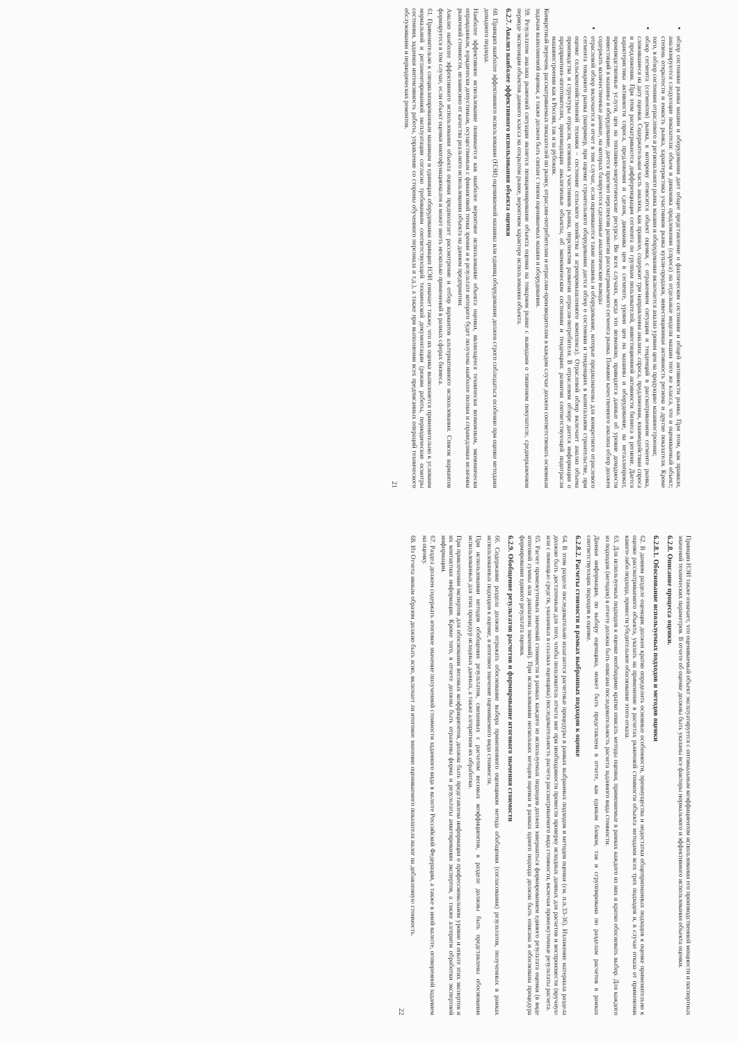обзор состояния рынка машин и оборудования дает общее представление о фактическом состоянии и общей активности рынка. При этом, как правило, анализируются следующие показатели: объем и динамика предложения (спроса) на отдельные модели машин того же класса, что и оцениваемый объект; степень открытости и емкость рынка, характеристика участников рынка купли-продажи, инвестиционная активность региона и другие показатели. Кроме того, в обзор состояния отраслевого и регионального рынка машин и оборудования включается анализ уровня цен на продукцию машиностроения;
обзор сегмента (сегментов) рынка, к которому относится объект оценки, с отражением ситуации и тенденций в рассматриваемом сегменте рынка, сложившиеся на дату оценки. Содержательная часть анализа, как правило, содержит три направления анализа: спроса, предложения, взаимодействия спроса и предложения. При этом рассматриваются дифференциация сегмента по группам пользователей, инвестиционной активности бизнеса в регионе. Дается характеристика активности спроса, предложения и сделок, динамика цен в сегменте, уровня цен на машины и оборудование, на металлопрокат, производственные услуги, цен на топливно-энергетические ресурсы. Во всех случаях, когда это возможно, приводятся данные об уровне доходности инвестиций в машины и оборудование, дается прогноз перспектив развития рассматриваемого сегмента рынка. Помимо качественного анализа обзор должен содержать количественные данные, на которых базируются сделанные аналитические выводы
отраслевой обзор включается в отчет в том случае, если оцениваются такие машины и оборудование, которые предназначены для конкретного отраслевого сегмента товарного рынка (например, при оценке строительного оборудования дается обзор о состоянии и тенденциях в капитальном строительстве, при оценке сельскохозяйственной техники – состояние сельского хозяйства и агропромышленного комплекса). Отраслевой обзор включает анализ объема производства и структуры отрасли, основных участников рынка, перспектив развития отрасли-потребителя. В отраслевом обзоре дается информация о предприятиях-изготовителях, производящих аналогичные объекты, об экономическом состоянии и тенденциях развития соответствующей подотрасли машиностроения как в России, так и за рубежом.
Конкретный перечень рассматриваемых показателей по рынку, отраслям-потребителям и отраслям-производителям в каждом случае должен соответствовать основным задачам выполняемой оценки, а также должен быть связан с типом оцениваемых машин и оборудования.
59. Результатом анализа рыночной ситуации является позиционирование объекта оценки на товарном рынке с выводами о типичном покупателе, среднерыночном периоде экспозиции объектов данного класса на открытом рынке, вероятном характере использования объекта.
6.2.7. Анализ наиболее эффективного использования объекта оценки
60. Принцип наиболее эффективного использования (НЭИ) оцениваемой машины или единиц оборудования должен строго соблюдаться особенно при оценке методами доходного подхода.
Наиболее эффективное использование понимается как наиболее вероятное использование объекта оценки, являющееся технически возможным, экономически оправданным, юридически допустимым, осуществимым с финансовой точки зрения и в результате которого будет получена наиболее полная и справедливая величина рыночной стоимости, независимо от качества реального использования объекта на данном предприятии.
Анализ наиболее эффективного использования объекта оценки предполагает рассмотрение и отбор вариантов альтернативного использования. Список вариантов формируется в том случае, если объект оценки многофункционален и может иметь несколько применений в разных сферах бизнеса.
61. Применительно к специализированным машинам и единицам оборудования принцип НЭИ означает также, что их оценка выполняется применительно к условиям нормальной и регламентированной эксплуатации согласно требованиям соответствующей технической документации (режим работы, периодические осмотры состояния, заданная интенсивность работы, управление со стороны обученного персонала и т.д.), а также при выполнении всех предписанных операций технического обслуживания и периодических ремонтов.
21
Принцип НЭИ также означает, что оцениваемый объект эксплуатируется с оптимальным коэффициентом использования его производственной мощности и паспортных значений технических параметров. В отчете об оценке должны быть указаны все факторы нормального и эффективного использования объекта оценки.
6.2.8. Описание процесса оценки.
6.2.8.1. Обоснование используемых подходов и методов оценки
62. В данном разделе оценщик должен кратко определить основные особенности, преимущества и недостатки общепризнанных подходов к оценке применительно к оценке рассматриваемого объекта, указать на применение в расчетах рыночной стоимости объекта методами всех трех подходов и, в случае отказа от применения какого-либо подхода, привести убедительное обоснование этого отказа.
63. Для используемых подходов к оценке необходимо кратко описать методы оценки, применяемые в рамках каждого из них и кратко обосновать выбор. Для каждого из подходов (методов) в отчете должна быть описана последовательность расчета заданного вида стоимости.
Данная информация, по выбору оценщика, может быть представлена в отчете, как единым блоком, так и сгруппирована по разделам расчетов в рамках соответствующих подходов к оценке.
6.2.8.2. Расчеты стоимости в рамках выбранных подходов к оценке
64. В этом разделе последовательно излагаются расчетные процедуры в рамках выбранных подходов и методов оценки (см. п.п.33-36). Изложение материала раздела должно быть достаточным для того, чтобы пользователь отчета мог при необходимости провести проверку исходных данных для расчетов и воспроизвести (вручную или с помощью средств, указанных в ссылках оценщика) последовательность расчета рассматриваемого вида стоимости, включая промежуточные результаты расчета.
65. Расчет промежуточных значений стоимости в рамках каждого из используемых подходов должен завершаться формированием единого результата оценки (в виде итоговой суммы или диапазона значений). При использовании нескольких методов оценки в рамках одного подхода должна быть описана и обоснована процедура формирования единого результата оценки.
6.2.9. Обобщение результатов расчетов и формирование итогового значения стоимости
66. Содержание раздела должно отражать обоснование выбора примененного оценщиком метода обобщения (согласования) результатов, полученных в рамках использованных подходов к оценке, в итоговое значение оцениваемого вида стоимости.
При использовании методов обобщения результатов, связанных с расчетом весовых коэффициентов, в разделе должны быть представлены обоснования использованных для этих процедур исходных данных, а также алгоритмов их обработки.
При привлечении экспертов для обоснования весовых коэффициентов, должна быть представлена информация о профессиональном уровне и опыте этих экспертов и их контактная информация. Кроме того, в отчете должны быть отражены форма и результаты анкетирования экспертов, а также алгоритм обработки экспертной информации.
67. Раздел должен содержать итоговое значение полученной стоимости заданного вида в валюте Российской Федерации, а также в иной валюте, оговоренной заданием на оценку.
68. Из Отчета явным образом должно быть ясно, включает ли итоговое значение оцениваемого показателя налог на добавленную стоимость.
22